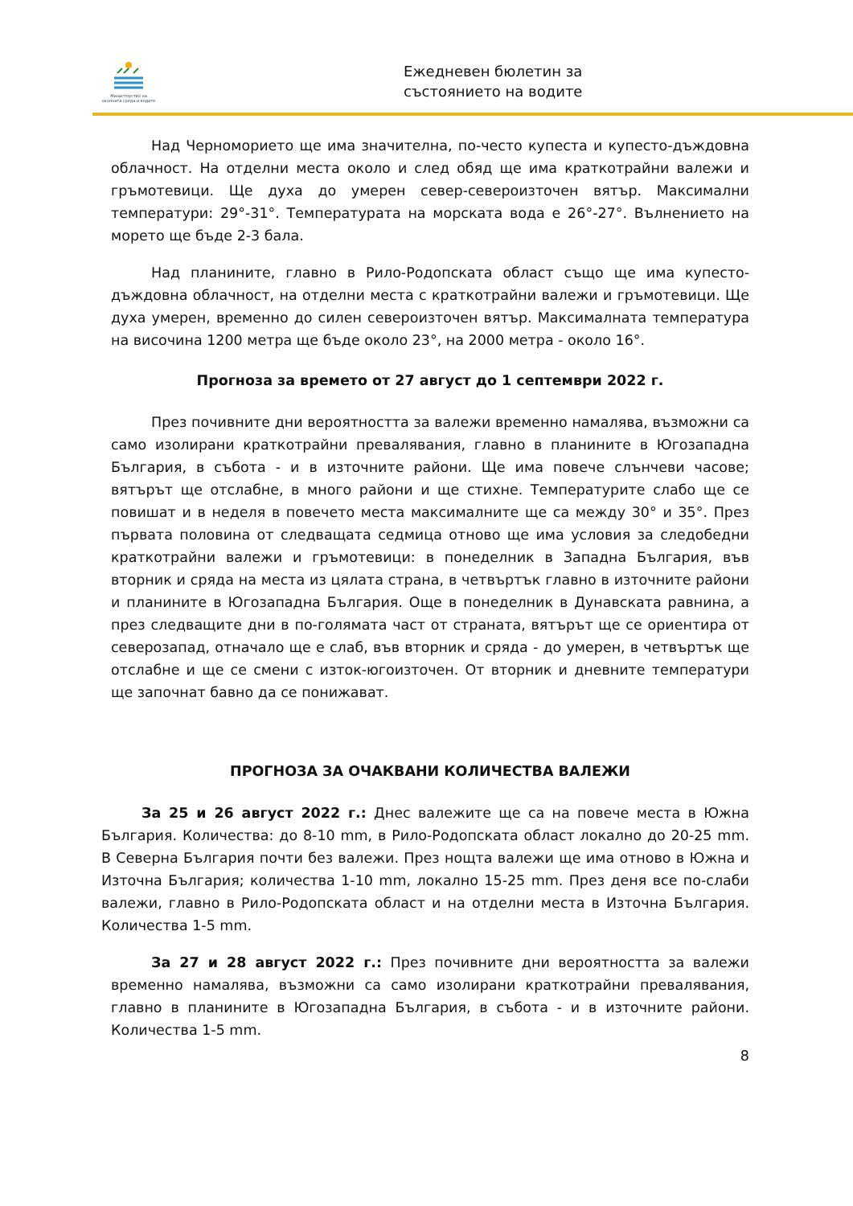Министерство на околната среда и водите
Ежедневен бюлетин за
състоянието на водите
Над Черноморието ще има значителна, по-често купеста и купесто-дъждовна облачност. На отделни места около и след обяд ще има краткотрайни валежи и гръмотевици. Ще духа до умерен север-североизточен вятър. Максимални температури: 29°-31°. Температурата на морската вода е 26°-27°. Вълнението на морето ще бъде 2-3 бала.
Над планините, главно в Рило-Родопската област също ще има купесто-дъждовна облачност, на отделни места с краткотрайни валежи и гръмотевици. Ще духа умерен, временно до силен североизточен вятър. Максималната температура на височина 1200 метра ще бъде около 23°, на 2000 метра - около 16°.
Прогноза за времето от 27 август до 1 септември 2022 г.
През почивните дни вероятността за валежи временно намалява, възможни са само изолирани краткотрайни превалявания, главно в планините в Югозападна България, в събота - и в източните райони. Ще има повече слънчеви часове; вятърът ще отслабне, в много райони и ще стихне. Температурите слабо ще се повишат и в неделя в повечето места максималните ще са между 30° и 35°. През първата половина от следващата седмица отново ще има условия за следобедни краткотрайни валежи и гръмотевици: в понеделник в Западна България, във вторник и сряда на места из цялата страна, в четвъртък главно в източните райони и планините в Югозападна България. Още в понеделник в Дунавската равнина, а през следващите дни в по-голямата част от страната, вятърът ще се ориентира от северозапад, отначало ще е слаб, във вторник и сряда - до умерен, в четвъртък ще отслабне и ще се смени с изток-югоизточен. От вторник и дневните температури ще започнат бавно да се понижават.
ПРОГНОЗА ЗА ОЧАКВАНИ КОЛИЧЕСТВА ВАЛЕЖИ
За 25 и 26 август 2022 г.: Днес валежите ще са на повече места в Южна България. Количества: до 8-10 mm, в Рило-Родопската област локално до 20-25 mm. В Северна България почти без валежи. През нощта валежи ще има отново в Южна и Източна България; количества 1-10 mm, локално 15-25 mm. През деня все по-слаби валежи, главно в Рило-Родопската област и на отделни места в Източна България. Количества 1-5 mm.
За 27 и 28 август 2022 г.: През почивните дни вероятността за валежи временно намалява, възможни са само изолирани краткотрайни превалявания, главно в планините в Югозападна България, в събота - и в източните райони. Количества 1-5 mm.
8